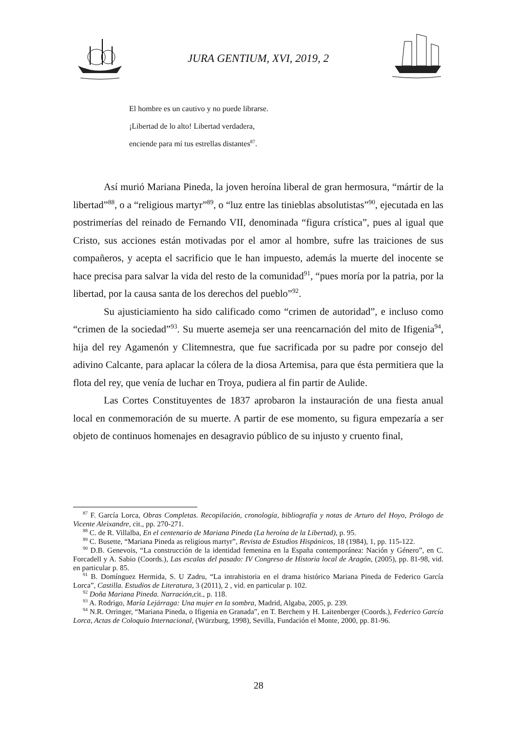JURA GENTIUM, XVI, 2019, 2
El hombre es un cautivo y no puede librarse.
¡Libertad de lo alto! Libertad verdadera,
enciende para mí tus estrellas distantes<sup>87</sup>.
Así murió Mariana Pineda, la joven heroína liberal de gran hermosura, “mártir de la libertad”<sup>88</sup>, o a “religious martyr”<sup>89</sup>, o “luz entre las tinieblas absolutistas”<sup>90</sup>, ejecutada en las postrimerías del reinado de Fernando VII, denominada “figura crística”, pues al igual que Cristo, sus acciones están motivadas por el amor al hombre, sufre las traiciones de sus compañeros, y acepta el sacrificio que le han impuesto, además la muerte del inocente se hace precisa para salvar la vida del resto de la comunidad<sup>91</sup>, “pues moría por la patria, por la libertad, por la causa santa de los derechos del pueblo”<sup>92</sup>.
Su ajusticiamiento ha sido calificado como “crimen de autoridad”, e incluso como “crimen de la sociedad”<sup>93</sup>. Su muerte asemeja ser una reencarnación del mito de Ifigenia<sup>94</sup>, hija del rey Agamenón y Clitemnestra, que fue sacrificada por su padre por consejo del adivino Calcante, para aplacar la cólera de la diosa Artemisa, para que ésta permitiera que la flota del rey, que venía de luchar en Troya, pudiera al fin partir de Aulide.
Las Cortes Constituyentes de 1837 aprobaron la instauración de una fiesta anual local en conmemoración de su muerte. A partir de ese momento, su figura empezaría a ser objeto de continuos homenajes en desagravio público de su injusto y cruento final,
<sup>87</sup> F. García Lorca, Obras Completas. Recopilación, cronología, bibliografía y notas de Arturo del Hoyo, Prólogo de Vicente Aleixandre, cit., pp. 270-271.
<sup>88</sup> C. de R. Villalba, En el centenario de Mariana Pineda (La heroína de la Libertad), p. 95.
<sup>89</sup> C. Busette, “Mariana Pineda as religious martyr”, Revista de Estudios Hispánicos, 18 (1984), 1, pp. 115-122.
<sup>90</sup> D.B. Genevois, “La construcción de la identidad femenina en la España contemporánea: Nación y Género”, en C. Forcadell y A. Sabio (Coords.), Las escalas del pasado: IV Congreso de Historia local de Aragón, (2005), pp. 81-98, vid. en particular p. 85.
<sup>91</sup> B. Domínguez Hermida, S. U Zadru, “La intrahistoria en el drama histórico Mariana Pineda de Federico García Lorca”, Castilla. Estudios de Literatura, 3 (2011), 2 , vid. en particular p. 102.
<sup>92</sup> Doña Mariana Pineda. Narración, cit., p. 118.
<sup>93</sup> A. Rodrigo, María Lejárraga: Una mujer en la sombra, Madrid, Algaba, 2005, p. 239.
<sup>94</sup> N.R. Orringer, “Mariana Pineda, o Ifigenia en Granada”, en T. Berchem y H. Laitenberger (Coords.), Federico García Lorca, Actas de Coloquio Internacional, (Würzburg, 1998), Sevilla, Fundación el Monte, 2000, pp. 81-96.
28